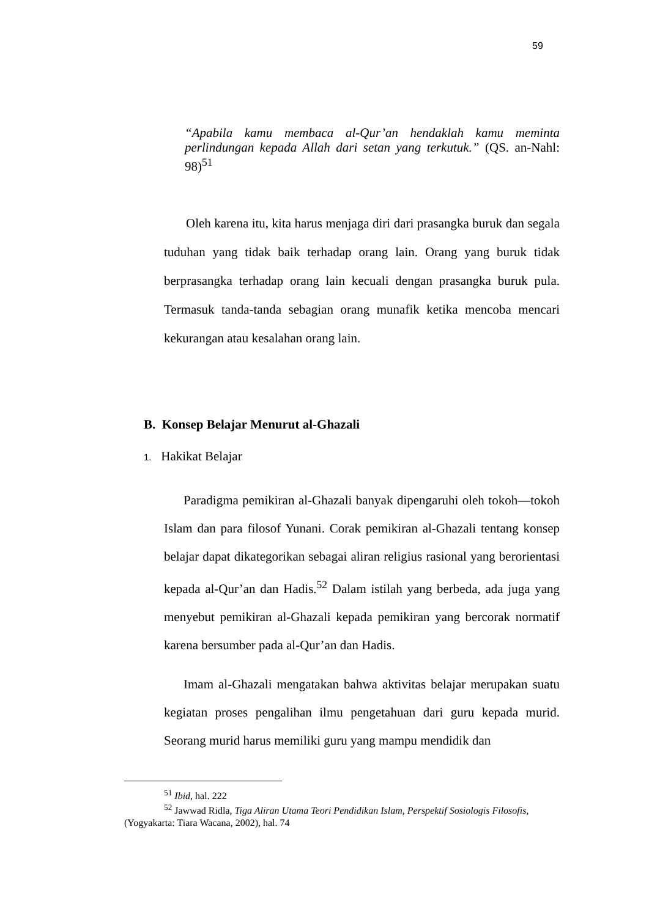59
“Apabila kamu membaca al-Qur’an hendaklah kamu meminta perlindungan kepada Allah dari setan yang terkutuk.” (QS. an-Nahl: 98)<sup>51</sup>
Oleh karena itu, kita harus menjaga diri dari prasangka buruk dan segala tuduhan yang tidak baik terhadap orang lain. Orang yang buruk tidak berprasangka terhadap orang lain kecuali dengan prasangka buruk pula. Termasuk tanda-tanda sebagian orang munafik ketika mencoba mencari kekurangan atau kesalahan orang lain.
B. Konsep Belajar Menurut al-Ghazali
1. Hakikat Belajar
Paradigma pemikiran al-Ghazali banyak dipengaruhi oleh tokoh—tokoh Islam dan para filosof Yunani. Corak pemikiran al-Ghazali tentang konsep belajar dapat dikategorikan sebagai aliran religius rasional yang berorientasi kepada al-Qur’an dan Hadis.<sup>52</sup> Dalam istilah yang berbeda, ada juga yang menyebut pemikiran al-Ghazali kepada pemikiran yang bercorak normatif karena bersumber pada al-Qur’an dan Hadis.
Imam al-Ghazali mengatakan bahwa aktivitas belajar merupakan suatu kegiatan proses pengalihan ilmu pengetahuan dari guru kepada murid. Seorang murid harus memiliki guru yang mampu mendidik dan
<sup>51</sup> Ibid, hal. 222
<sup>52</sup> Jawwad Ridla, Tiga Aliran Utama Teori Pendidikan Islam, Perspektif Sosiologis Filosofis, (Yogyakarta: Tiara Wacana, 2002), hal. 74